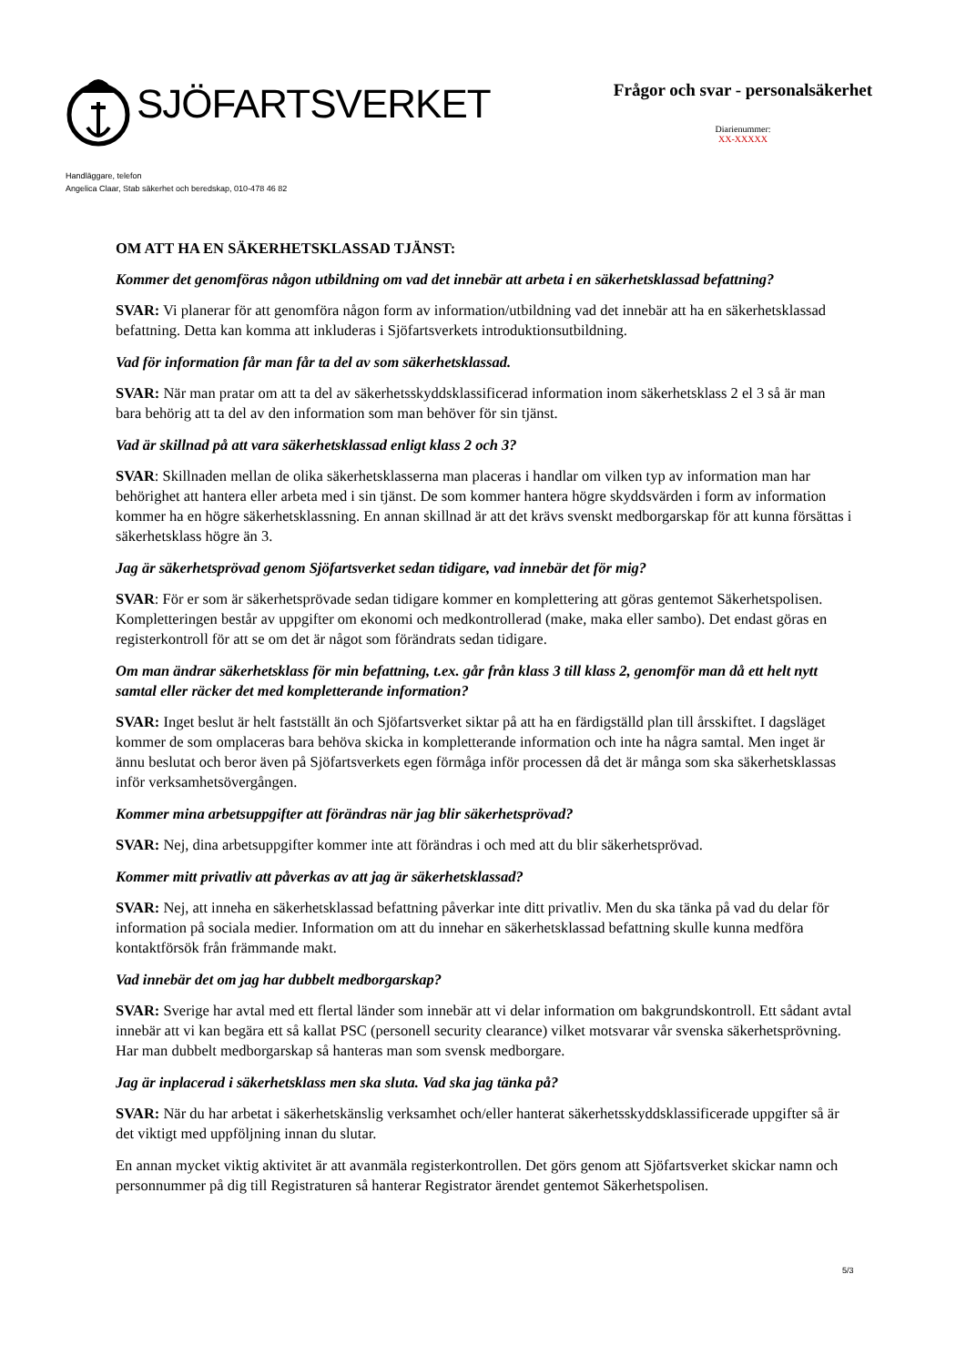SJÖFARTSVERKET
Frågor och svar - personalsäkerhet
Diarienummer:
XX-XXXXX
Handläggare, telefon
Angelica Claar, Stab säkerhet och beredskap, 010-478 46 82
OM ATT HA EN SÄKERHETSKLASSAD TJÄNST:
Kommer det genomföras någon utbildning om vad det innebär att arbeta i en säkerhetsklassad befattning?
SVAR: Vi planerar för att genomföra någon form av information/utbildning vad det innebär att ha en säkerhetsklassad befattning. Detta kan komma att inkluderas i Sjöfartsverkets introduktionsutbildning.
Vad för information får man får ta del av som säkerhetsklassad.
SVAR: När man pratar om att ta del av säkerhetsskyddsklassificerad information inom säkerhetsklass 2 el 3 så är man bara behörig att ta del av den information som man behöver för sin tjänst.
Vad är skillnad på att vara säkerhetsklassad enligt klass 2 och 3?
SVAR: Skillnaden mellan de olika säkerhetsklasserna man placeras i handlar om vilken typ av information man har behörighet att hantera eller arbeta med i sin tjänst. De som kommer hantera högre skyddsvärden i form av information kommer ha en högre säkerhetsklassning. En annan skillnad är att det krävs svenskt medborgarskap för att kunna försättas i säkerhetsklass högre än 3.
Jag är säkerhetsprövad genom Sjöfartsverket sedan tidigare, vad innebär det för mig?
SVAR: För er som är säkerhetsprövade sedan tidigare kommer en komplettering att göras gentemot Säkerhetspolisen. Kompletteringen består av uppgifter om ekonomi och medkontrollerad (make, maka eller sambo). Det endast göras en registerkontroll för att se om det är något som förändrats sedan tidigare.
Om man ändrar säkerhetsklass för min befattning, t.ex. går från klass 3 till klass 2, genomför man då ett helt nytt samtal eller räcker det med kompletterande information?
SVAR: Inget beslut är helt fastställt än och Sjöfartsverket siktar på att ha en färdigställd plan till årsskiftet. I dagsläget kommer de som omplaceras bara behöva skicka in kompletterande information och inte ha några samtal. Men inget är ännu beslutat och beror även på Sjöfartsverkets egen förmåga inför processen då det är många som ska säkerhetsklassas inför verksamhetsövergången.
Kommer mina arbetsuppgifter att förändras när jag blir säkerhetsprövad?
SVAR: Nej, dina arbetsuppgifter kommer inte att förändras i och med att du blir säkerhetsprövad.
Kommer mitt privatliv att påverkas av att jag är säkerhetsklassad?
SVAR: Nej, att inneha en säkerhetsklassad befattning påverkar inte ditt privatliv. Men du ska tänka på vad du delar för information på sociala medier. Information om att du innehar en säkerhetsklassad befattning skulle kunna medföra kontaktförsök från främmande makt.
Vad innebär det om jag har dubbelt medborgarskap?
SVAR: Sverige har avtal med ett flertal länder som innebär att vi delar information om bakgrundskontroll. Ett sådant avtal innebär att vi kan begära ett så kallat PSC (personell security clearance) vilket motsvarar vår svenska säkerhetsprövning. Har man dubbelt medborgarskap så hanteras man som svensk medborgare.
Jag är inplacerad i säkerhetsklass men ska sluta. Vad ska jag tänka på?
SVAR: När du har arbetat i säkerhetskänslig verksamhet och/eller hanterat säkerhetsskyddsklassificerade uppgifter så är det viktigt med uppföljning innan du slutar.
En annan mycket viktig aktivitet är att avanmäla registerkontrollen. Det görs genom att Sjöfartsverket skickar namn och personnummer på dig till Registraturen så hanterar Registrator ärendet gentemot Säkerhetspolisen.
5/3